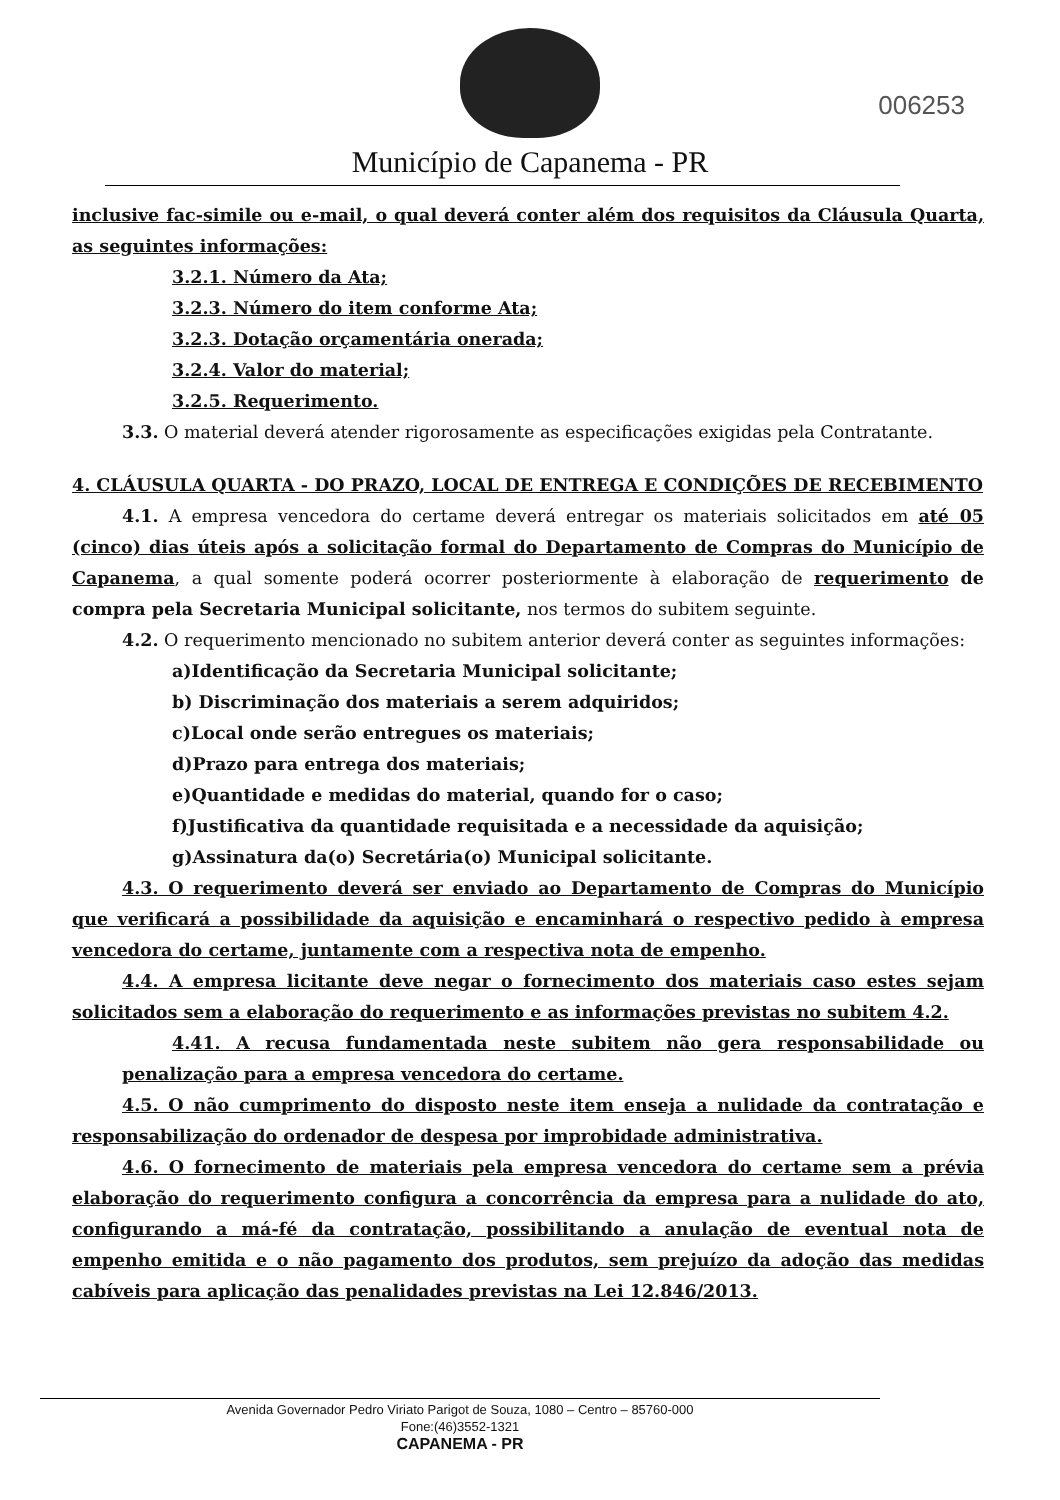Município de Capanema - PR
006253
inclusive fac-simile ou e-mail, o qual deverá conter além dos requisitos da Cláusula Quarta, as seguintes informações:
3.2.1. Número da Ata;
3.2.3. Número do item conforme Ata;
3.2.3. Dotação orçamentária onerada;
3.2.4. Valor do material;
3.2.5. Requerimento.
3.3. O material deverá atender rigorosamente as especificações exigidas pela Contratante.
4. CLÁUSULA QUARTA - DO PRAZO, LOCAL DE ENTREGA E CONDIÇÕES DE RECEBIMENTO
4.1. A empresa vencedora do certame deverá entregar os materiais solicitados em até 05 (cinco) dias úteis após a solicitação formal do Departamento de Compras do Município de Capanema, a qual somente poderá ocorrer posteriormente à elaboração de requerimento de compra pela Secretaria Municipal solicitante, nos termos do subitem seguinte.
4.2. O requerimento mencionado no subitem anterior deverá conter as seguintes informações:
a)Identificação da Secretaria Municipal solicitante;
b) Discriminação dos materiais a serem adquiridos;
c)Local onde serão entregues os materiais;
d)Prazo para entrega dos materiais;
e)Quantidade e medidas do material, quando for o caso;
f)Justificativa da quantidade requisitada e a necessidade da aquisição;
g)Assinatura da(o) Secretária(o) Municipal solicitante.
4.3. O requerimento deverá ser enviado ao Departamento de Compras do Município que verificará a possibilidade da aquisição e encaminhará o respectivo pedido à empresa vencedora do certame, juntamente com a respectiva nota de empenho.
4.4. A empresa licitante deve negar o fornecimento dos materiais caso estes sejam solicitados sem a elaboração do requerimento e as informações previstas no subitem 4.2.
4.41. A recusa fundamentada neste subitem não gera responsabilidade ou penalização para a empresa vencedora do certame.
4.5. O não cumprimento do disposto neste item enseja a nulidade da contratação e responsabilização do ordenador de despesa por improbidade administrativa.
4.6. O fornecimento de materiais pela empresa vencedora do certame sem a prévia elaboração do requerimento configura a concorrência da empresa para a nulidade do ato, configurando a má-fé da contratação, possibilitando a anulação de eventual nota de empenho emitida e o não pagamento dos produtos, sem prejuízo da adoção das medidas cabíveis para aplicação das penalidades previstas na Lei 12.846/2013.
Avenida Governador Pedro Viriato Parigot de Souza, 1080 – Centro – 85760-000
Fone:(46)3552-1321
CAPANEMA - PR